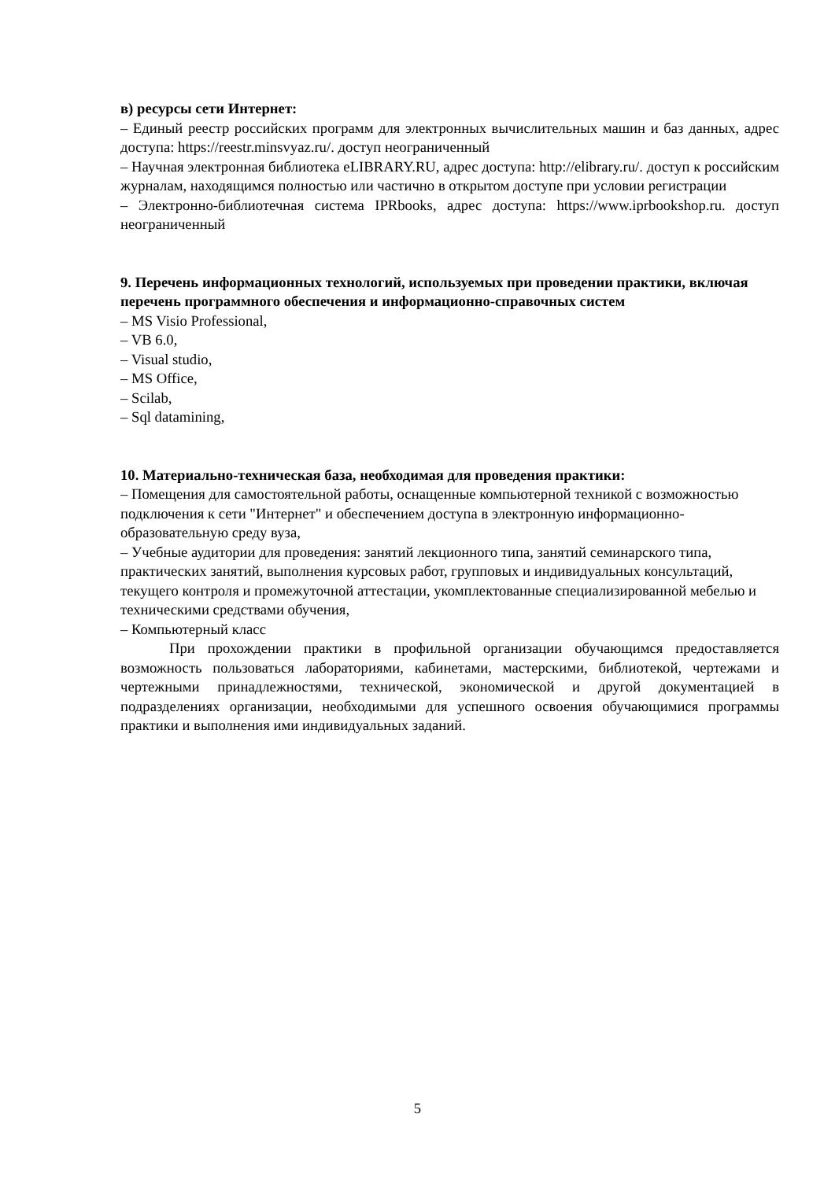в) ресурсы сети Интернет:
– Единый реестр российских программ для электронных вычислительных машин и баз данных, адрес доступа: https://reestr.minsvyaz.ru/. доступ неограниченный
– Научная электронная библиотека eLIBRARY.RU, адрес доступа: http://elibrary.ru/. доступ к российским журналам, находящимся полностью или частично в открытом доступе при условии регистрации
– Электронно-библиотечная система IPRbooks, адрес доступа: https://www.iprbookshop.ru. доступ неограниченный
9. Перечень информационных технологий, используемых при проведении практики, включая перечень программного обеспечения и информационно-справочных систем
– MS Visio Professional,
– VB 6.0,
– Visual studio,
– MS Office,
– Scilab,
– Sql datamining,
10. Материально-техническая база, необходимая для проведения практики:
– Помещения для самостоятельной работы, оснащенные компьютерной техникой с возможностью подключения к сети "Интернет" и обеспечением доступа в электронную информационно-образовательную среду вуза,
– Учебные аудитории для проведения: занятий лекционного типа, занятий семинарского типа, практических занятий, выполнения курсовых работ, групповых и индивидуальных консультаций, текущего контроля и промежуточной аттестации, укомплектованные специализированной мебелью и техническими средствами обучения,
– Компьютерный класс
При прохождении практики в профильной организации обучающимся предоставляется возможность пользоваться лабораториями, кабинетами, мастерскими, библиотекой, чертежами и чертежными принадлежностями, технической, экономической и другой документацией в подразделениях организации, необходимыми для успешного освоения обучающимися программы практики и выполнения ими индивидуальных заданий.
5